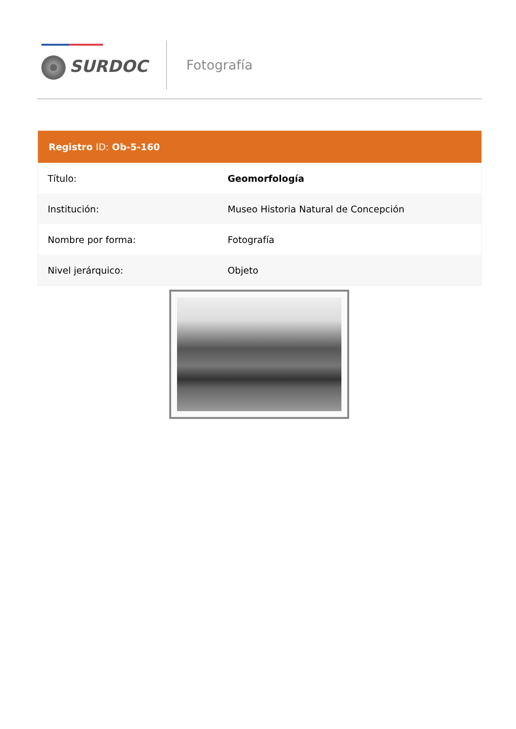SURDOC
Fotografía
| Registro ID: Ob-5-160 | |
| --- | --- |
| Título: | Geomorfología |
| Institución: | Museo Historia Natural de Concepción |
| Nombre por forma: | Fotografía |
| Nivel jerárquico: | Objeto |